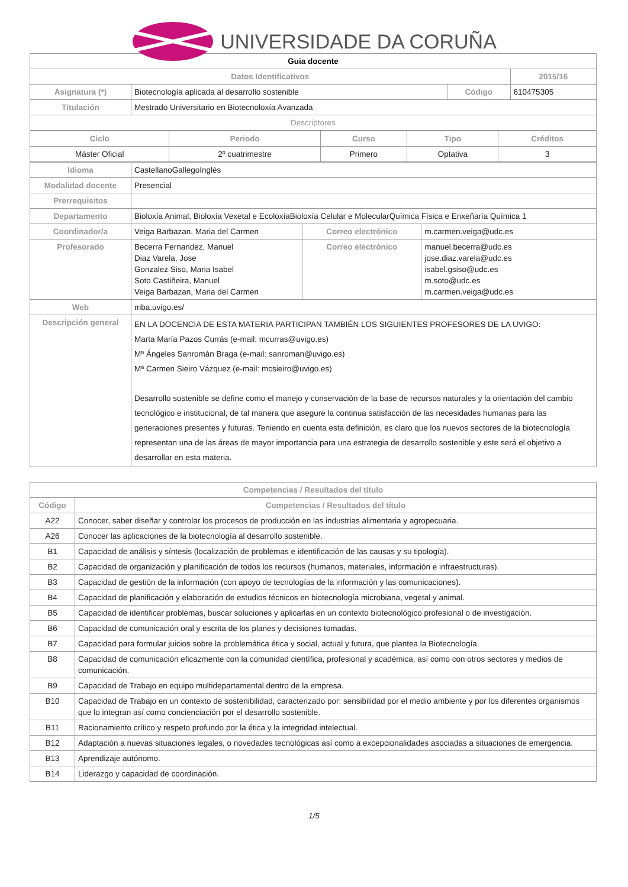UNIVERSIDADE DA CORUÑA
| Guia docente | | | |
| Datos Identificativos | | | 2015/16 |
| Asignatura (*) | Biotecnología aplicada al desarrollo sostenible | Código | 610475305 |
| Titulación | Mestrado Universitario en Biotecnoloxía Avanzada | | |
| Descriptores | | | |
| Ciclo | Periodo | Curso | Tipo | Créditos |
| --- | --- | --- | --- | --- |
| Máster Oficial | 2º cuatrimestre | Primero | Optativa | 3 |
| Idioma | CastellanoGallegoInglés | | |
| Modalidad docente | Presencial | | |
| Prerrequisitos | | | |
| Departamento | Bioloxía Animal, Bioloxía Vexetal e EcoloxíaBioloxía Celular e MolecularQuímica Física e Enxeñaría Química 1 | | |
| Coordinador/a | Veiga Barbazan, Maria del Carmen | Correo electrónico | m.carmen.veiga@udc.es |
| Profesorado | Becerra Fernandez, Manuel Diaz Varela, Jose Gonzalez Siso, Maria Isabel Soto Castiñeira, Manuel Veiga Barbazan, Maria del Carmen | Correo electrónico | manuel.becerra@udc.es jose.diaz.varela@udc.es isabel.gsiso@udc.es m.soto@udc.es m.carmen.veiga@udc.es |
| Web | mba.uvigo.es/ | | |
| Descripción general | EN LA DOCENCIA DE ESTA MATERIA PARTICIPAN TAMBIÉN LOS SIGUIENTES PROFESORES DE LA UVIGO: Marta María Pazos Currás (e-mail: mcurras@uvigo.es) Mª Ángeles Sanromán Braga (e-mail: sanroman@uvigo.es) Mª Carmen Sieiro Vázquez (e-mail: mcsieiro@uvigo.es) Desarrollo sostenible se define como el manejo y conservación de la base de recursos naturales y la orientación del cambio tecnológico e institucional, de tal manera que asegure la continua satisfacción de las necesidades humanas para las generaciones presentes y futuras. Teniendo en cuenta esta definición, es claro que los nuevos sectores de la biotecnología representan una de las áreas de mayor importancia para una estrategia de desarrollo sostenible y este será el objetivo a desarrollar en esta materia. | | |
| Competencias / Resultados del título | |
| --- | --- |
| Código | Competencias / Resultados del título |
| A22 | Conocer, saber diseñar y controlar los procesos de producción en las industrias alimentaria y agropecuaria. |
| A26 | Conocer las aplicaciones de la biotecnología al desarrollo sostenible. |
| B1 | Capacidad de análisis y síntesis (localización de problemas e identificación de las causas y su tipología). |
| B2 | Capacidad de organización y planificación de todos los recursos (humanos, materiales, información e infraestructuras). |
| B3 | Capacidad de gestión de la información (con apoyo de tecnologías de la información y las comunicaciones). |
| B4 | Capacidad de planificación y elaboración de estudios técnicos en biotecnología microbiana, vegetal y animal. |
| B5 | Capacidad de identificar problemas, buscar soluciones y aplicarlas en un contexto biotecnológico profesional o de investigación. |
| B6 | Capacidad de comunicación oral y escrita de los planes y decisiones tomadas. |
| B7 | Capacidad para formular juicios sobre la problemática ética y social, actual y futura, que plantea la Biotecnología. |
| B8 | Capacidad de comunicación eficazmente con la comunidad científica, profesional y académica, así como con otros sectores y medios de comunicación. |
| B9 | Capacidad de Trabajo en equipo multidepartamental dentro de la empresa. |
| B10 | Capacidad de Trabajo en un contexto de sostenibilidad, caracterizado por: sensibilidad por el medio ambiente y por los diferentes organismos que lo integran así como concienciación por el desarrollo sostenible. |
| B11 | Racionamiento crítico y respeto profundo por la ética y la integridad intelectual. |
| B12 | Adaptación a nuevas situaciones legales, o novedades tecnológicas así como a excepcionalidades asociadas a situaciones de emergencia. |
| B13 | Aprendizaje autónomo. |
| B14 | Liderazgo y capacidad de coordinación. |
1/5